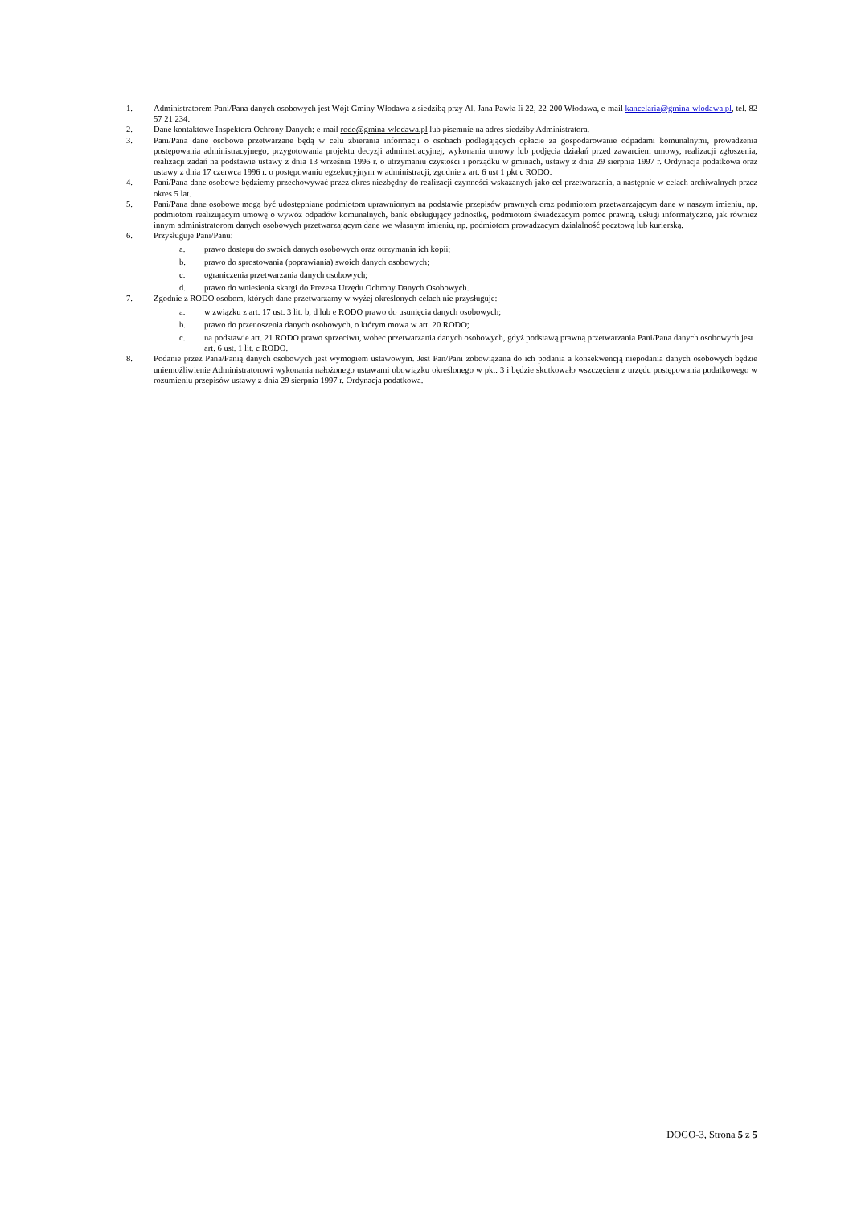1. Administratorem Pani/Pana danych osobowych jest Wójt Gminy Włodawa z siedzibą przy Al. Jana Pawła Ii 22, 22-200 Włodawa, e-mail kancelaria@gmina-wlodawa.pl, tel. 82 57 21 234.
2. Dane kontaktowe Inspektora Ochrony Danych: e-mail rodo@gmina-wlodawa.pl lub pisemnie na adres siedziby Administratora.
3. Pani/Pana dane osobowe przetwarzane będą w celu zbierania informacji o osobach podlegających opłacie za gospodarowanie odpadami komunalnymi, prowadzenia postępowania administracyjnego, przygotowania projektu decyzji administracyjnej, wykonania umowy lub podjęcia działań przed zawarciem umowy, realizacji zgłoszenia, realizacji zadań na podstawie ustawy z dnia 13 września 1996 r. o utrzymaniu czystości i porządku w gminach, ustawy z dnia 29 sierpnia 1997 r. Ordynacja podatkowa oraz ustawy z dnia 17 czerwca 1996 r. o postępowaniu egzekucyjnym w administracji, zgodnie z art. 6 ust 1 pkt c RODO.
4. Pani/Pana dane osobowe będziemy przechowywać przez okres niezbędny do realizacji czynności wskazanych jako cel przetwarzania, a następnie w celach archiwalnych przez okres 5 lat.
5. Pani/Pana dane osobowe mogą być udostępniane podmiotom uprawnionym na podstawie przepisów prawnych oraz podmiotom przetwarzającym dane w naszym imieniu, np. podmiotom realizującym umowę o wywóz odpadów komunalnych, bank obsługujący jednostkę, podmiotom świadczącym pomoc prawną, usługi informatyczne, jak również innym administratorom danych osobowych przetwarzającym dane we własnym imieniu, np. podmiotom prowadzącym działalność pocztową lub kurierską.
6. Przysługuje Pani/Panu:
a. prawo dostępu do swoich danych osobowych oraz otrzymania ich kopii;
b. prawo do sprostowania (poprawiania) swoich danych osobowych;
c. ograniczenia przetwarzania danych osobowych;
d. prawo do wniesienia skargi do Prezesa Urzędu Ochrony Danych Osobowych.
7. Zgodnie z RODO osobom, których dane przetwarzamy w wyżej określonych celach nie przysługuje:
a. w związku z art. 17 ust. 3 lit. b, d lub e RODO prawo do usunięcia danych osobowych;
b. prawo do przenoszenia danych osobowych, o którym mowa w art. 20 RODO;
c. na podstawie art. 21 RODO prawo sprzeciwu, wobec przetwarzania danych osobowych, gdyż podstawą prawną przetwarzania Pani/Pana danych osobowych jest art. 6 ust. 1 lit. c RODO.
8. Podanie przez Pana/Panią danych osobowych jest wymogiem ustawowym. Jest Pan/Pani zobowiązana do ich podania a konsekwencją niepodania danych osobowych będzie uniemożliwienie Administratorowi wykonania nałożonego ustawami obowiązku określonego w pkt. 3 i będzie skutkowało wszczęciem z urzędu postępowania podatkowego w rozumieniu przepisów ustawy z dnia 29 sierpnia 1997 r. Ordynacja podatkowa.
DOGO-3, Strona 5 z 5